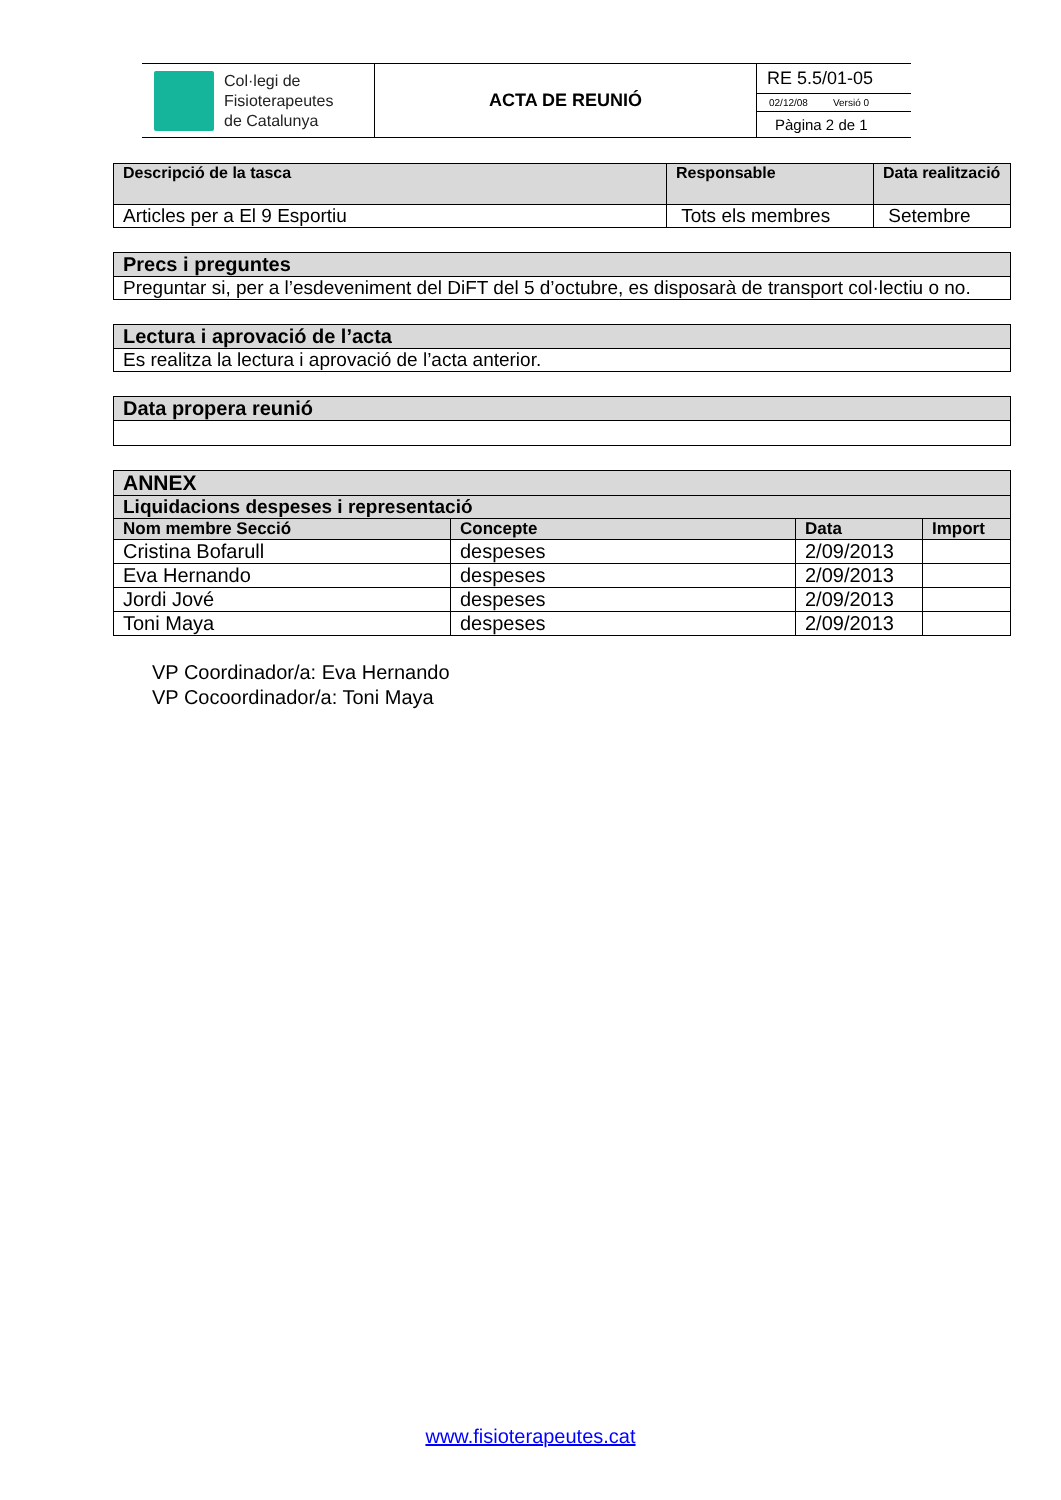| Col·legi de Fisioterapeutes de Catalunya | ACTA DE REUNIÓ | RE 5.5/01-05 |
| | | 02/12/08 Versió 0 |
| | | Pàgina 2 de 1 |
| Descripció de la tasca | Responsable | Data realització |
| --- | --- | --- |
| Articles per a El 9 Esportiu | Tots els membres | Setembre |
| Precs i preguntes |
| --- |
| Preguntar si, per a l’esdeveniment del DiFT del 5 d’octubre, es disposarà de transport col·lectiu o no. |
| Lectura i aprovació de l’acta |
| --- |
| Es realitza la lectura i aprovació de l’acta anterior. |
| Data propera reunió |
| --- |
| ANNEX | | | |
| --- | --- | --- | --- |
| Liquidacions despeses i representació | | | |
| Nom membre Secció | Concepte | Data | Import |
| Cristina Bofarull | despeses | 2/09/2013 | |
| Eva Hernando | despeses | 2/09/2013 | |
| Jordi Jové | despeses | 2/09/2013 | |
| Toni Maya | despeses | 2/09/2013 | |
VP Coordinador/a: Eva Hernando
VP Cocoordinador/a: Toni Maya
www.fisioterapeutes.cat